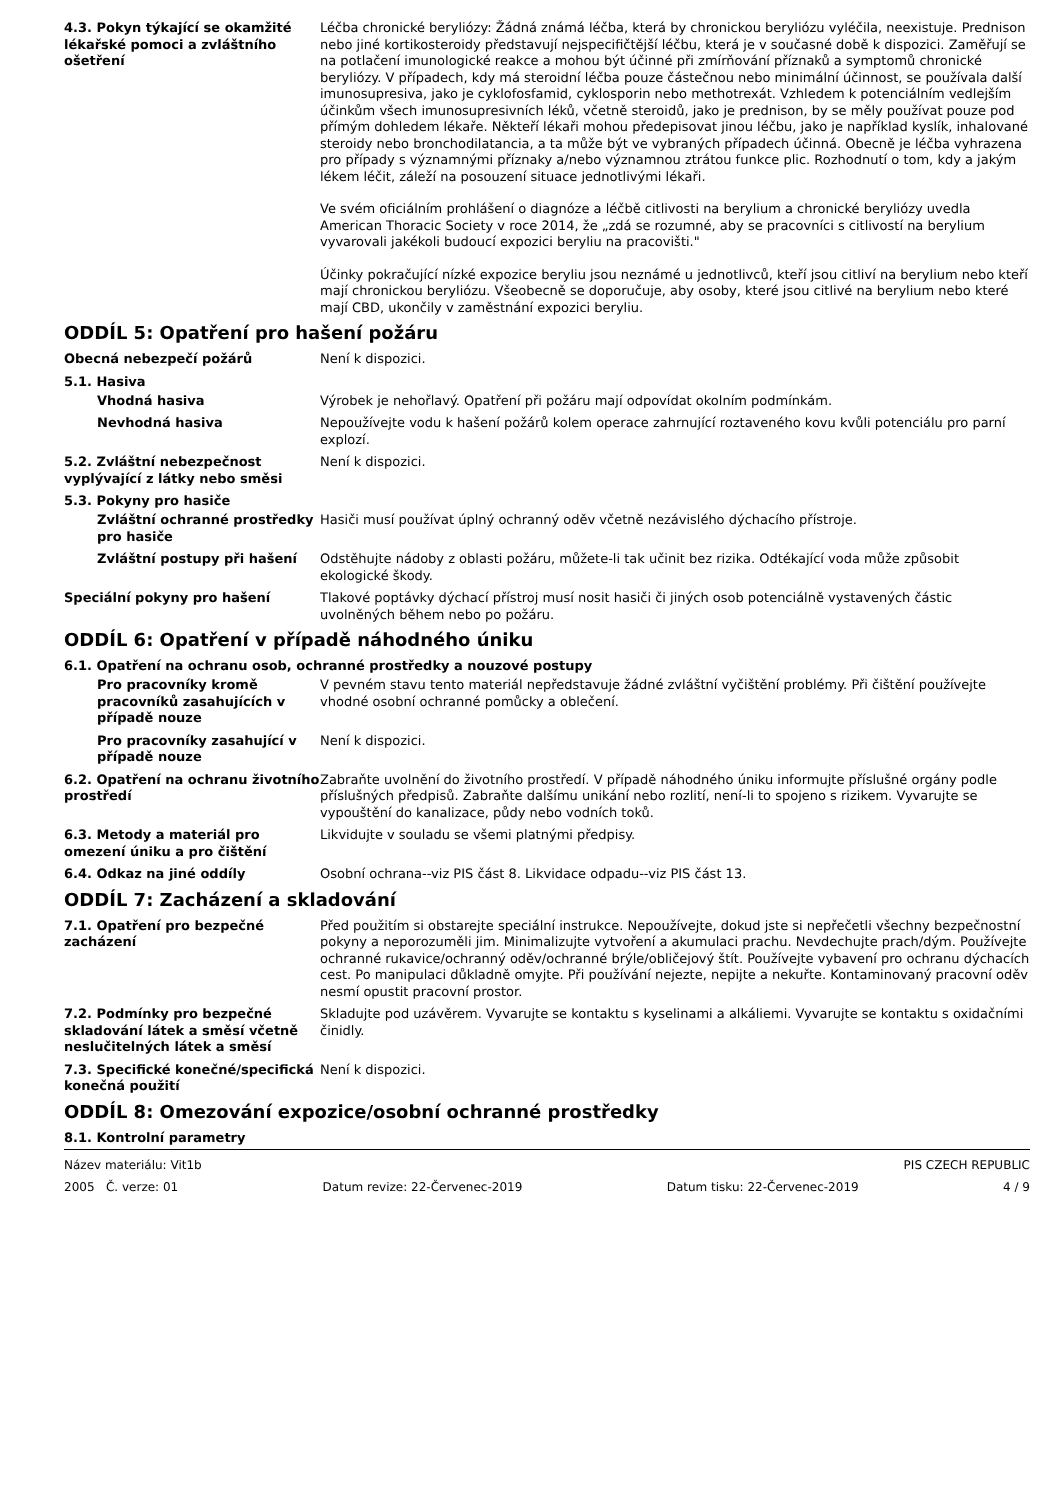4.3. Pokyn týkající se okamžité lékařské pomoci a zvláštního ošetření
Léčba chronické beryliózy: Žádná známá léčba, která by chronickou beryliózu vyléčila, neexistuje. Prednison nebo jiné kortikosteroidy představují nejspecifičtější léčbu, která je v současné době k dispozici. Zaměřují se na potlačení imunologické reakce a mohou být účinné při zmírňování příznaků a symptomů chronické beryliózy. V případech, kdy má steroidní léčba pouze částečnou nebo minimální účinnost, se používala další imunosupresiva, jako je cyklofosfamid, cyklosporin nebo methotrexát. Vzhledem k potenciálním vedlejším účinkům všech imunosupresivních léků, včetně steroidů, jako je prednison, by se měly používat pouze pod přímým dohledem lékaře. Někteří lékaři mohou předepisovat jinou léčbu, jako je například kyslík, inhalované steroidy nebo bronchodilatancia, a ta může být ve vybraných případech účinná. Obecně je léčba vyhrazena pro případy s významnými příznaky a/nebo významnou ztrátou funkce plic. Rozhodnutí o tom, kdy a jakým lékem léčit, záleží na posouzení situace jednotlivými lékaři.
Ve svém oficiálním prohlášení o diagnóze a léčbě citlivosti na berylium a chronické beryliózy uvedla American Thoracic Society v roce 2014, že „zdá se rozumné, aby se pracovníci s citlivostí na berylium vyvarovali jakékoli budoucí expozici beryliu na pracovišti."
Účinky pokračující nízké expozice beryliu jsou neznámé u jednotlivců, kteří jsou citliví na berylium nebo kteří mají chronickou beryliózu. Všeobecně se doporučuje, aby osoby, které jsou citlivé na berylium nebo které mají CBD, ukončily v zaměstnání expozici beryliu.
ODDÍL 5: Opatření pro hašení požáru
Obecná nebezpečí požárů Není k dispozici.
5.1. Hasiva
Vhodná hasiva Výrobek je nehořlavý. Opatření při požáru mají odpovídat okolním podmínkám.
Nevhodná hasiva Nepoužívejte vodu k hašení požárů kolem operace zahrnující roztaveného kovu kvůli potenciálu pro parní explozí.
5.2. Zvláštní nebezpečnost vyplývající z látky nebo směsi
Není k dispozici.
5.3. Pokyny pro hasiče
Zvláštní ochranné prostředky pro hasiče
Hasiči musí používat úplný ochranný oděv včetně nezávislého dýchacího přístroje.
Zvláštní postupy při hašení Odstěhujte nádoby z oblasti požáru, můžete-li tak učinit bez rizika. Odtékající voda může způsobit ekologické škody.
Speciální pokyny pro hašení Tlakové poptávky dýchací přístroj musí nosit hasiči či jiných osob potenciálně vystavených částic uvolněných během nebo po požáru.
ODDÍL 6: Opatření v případě náhodného úniku
6.1. Opatření na ochranu osob, ochranné prostředky a nouzové postupy
Pro pracovníky kromě pracovníků zasahujících v případě nouze
V pevném stavu tento materiál nepředstavuje žádné zvláštní vyčištění problémy. Při čištění používejte vhodné osobní ochranné pomůcky a oblečení.
Pro pracovníky zasahující v případě nouze
Není k dispozici.
6.2. Opatření na ochranu životního prostředí
Zabraňte uvolnění do životního prostředí. V případě náhodného úniku informujte příslušné orgány podle příslušných předpisů. Zabraňte dalšímu unikání nebo rozlití, není-li to spojeno s rizikem. Vyvarujte se vypouštění do kanalizace, půdy nebo vodních toků.
6.3. Metody a materiál pro omezení úniku a pro čištění
Likvidujte v souladu se všemi platnými předpisy.
6.4. Odkaz na jiné oddíly Osobní ochrana--viz PIS část 8. Likvidace odpadu--viz PIS část 13.
ODDÍL 7: Zacházení a skladování
7.1. Opatření pro bezpečné zacházení
Před použitím si obstarejte speciální instrukce. Nepoužívejte, dokud jste si nepřečetli všechny bezpečnostní pokyny a neporozuměli jim. Minimalizujte vytvoření a akumulaci prachu. Nevdechujte prach/dým. Používejte ochranné rukavice/ochranný oděv/ochranné brýle/obličejový štít. Používejte vybavení pro ochranu dýchacích cest. Po manipulaci důkladně omyjte. Při používání nejezte, nepijte a nekuřte. Kontaminovaný pracovní oděv nesmí opustit pracovní prostor.
7.2. Podmínky pro bezpečné skladování látek a směsí včetně neslučitelných látek a směsí
Skladujte pod uzávěrem. Vyvarujte se kontaktu s kyselinami a alkáliemi. Vyvarujte se kontaktu s oxidačními činidly.
7.3. Specifické konečné/specifická konečná použití
Není k dispozici.
ODDÍL 8: Omezování expozice/osobní ochranné prostředky
8.1. Kontrolní parametry
Název materiálu: Vit1b PIS CZECH REPUBLIC
2005 Č. verze: 01 Datum revize: 22-Červenec-2019 Datum tisku: 22-Červenec-2019 4 / 9